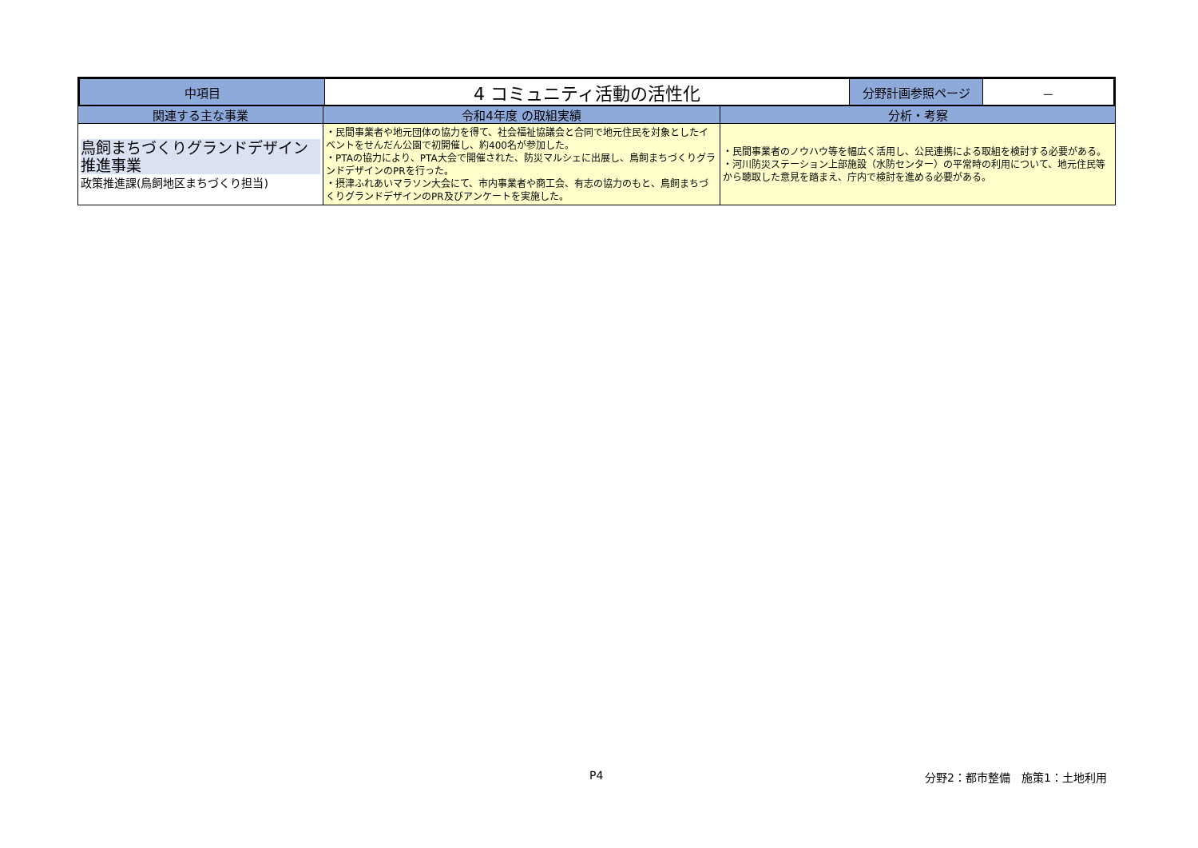| 中項目 | 4 コミュニティ活動の活性化 | 分野計画参照ページ | － |
| 関連する主な事業 | 令和4年度 の取組実績 | 分析・考察 |
| --- | --- | --- |
| 鳥飼まちづくりグランドデザイン推進事業 政策推進課(鳥飼地区まちづくり担当) | ・民間事業者や地元団体の協力を得て、社会福祉協議会と合同で地元住民を対象としたイベントをせんだん公園で初開催し、約400名が参加した。 ・PTAの協力により、PTA大会で開催された、防災マルシェに出展し、鳥飼まちづくりグランドデザインのPRを行った。 ・摂津ふれあいマラソン大会にて、市内事業者や商工会、有志の協力のもと、鳥飼まちづくりグランドデザインのPR及びアンケートを実施した。 | ・民間事業者のノウハウ等を幅広く活用し、公民連携による取組を検討する必要がある。 ・河川防災ステーション上部施設（水防センター）の平常時の利用について、地元住民等から聴取した意見を踏まえ、庁内で検討を進める必要がある。 |
P4 分野2：都市整備　施策1：土地利用